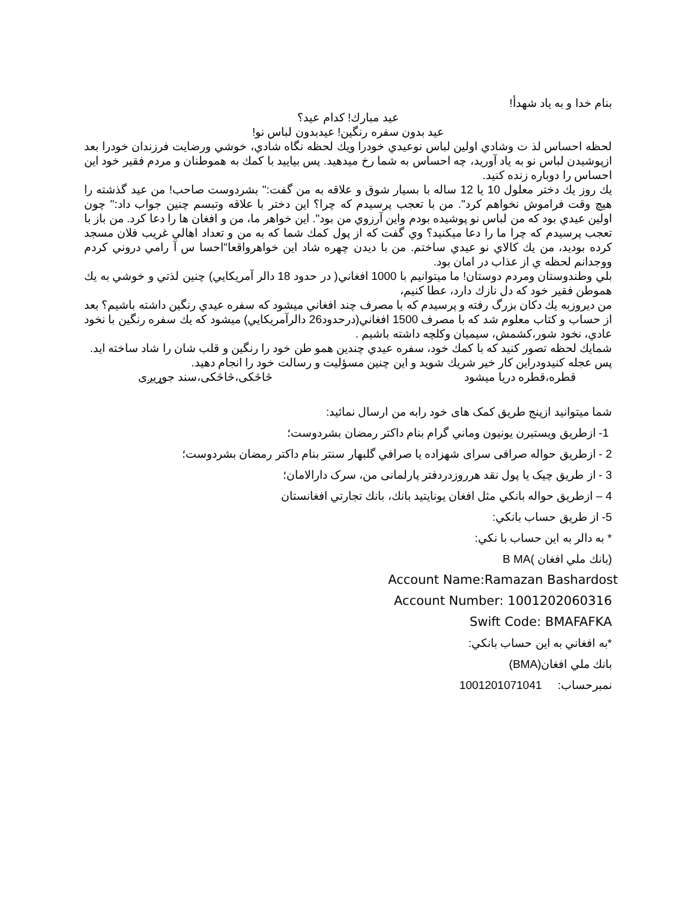بنام خدا و به ياد شهدأ!
عيد مبارك! كدام عيد؟
عيد بدون سفره رنگين! عيدبدون لباس نو!
لحظه احساس لذ ت وشادي اولين لباس نوعيدي خودرا ويك لحظه نگاه شادي، خوشي ورضايت فرزندان خودرا بعد ازپوشيدن لباس نو به ياد آوريد، چه احساس به شما رخ ميدهيد. پس بياييد با كمك به هموطنان و مردم فقير خود اين احساس را دوباره زنده كنيد.
يك روز يك دختر معلول 10 يا 12 ساله با بسيار شوق و علاقه به من گفت:" بشردوست صاحب! من عيد گذشته را هيچ وقت فراموش نخواهم كرد". من با تعجب پرسيدم كه چرا؟ اين دختر با علاقه وتبسم چنين جواب داد:" چون اولين عيدي بود كه من لباس نو پوشيده بودم واين آرزوي من بود". اين خواهر ما، من و افغان ها را دعا كرد. من باز با تعجب پرسيدم كه چرا ما را دعا ميكنيد؟ وي گفت كه از پول كمك شما كه به من و تعداد اهالي غريب فلان مسجد كرده بوديد، من يك كالاي نو عيدي ساختم. من با ديدن چهره شاد اين خواهرواقعا"احسا س آ رامي دروني كردم ووجدانم لحظه ي از عذاب در امان بود.
بلي وطندوستان ومردم دوستان! ما ميتوانيم با 1000 افغاني( در حدود 18 دالر آمريكايي) چنين لذتي و خوشي به يك هموطن فقير خود كه دل نازك دارد، عطا كنيم،
من ديروزبه يك دكان بزرگ رفته و پرسيدم كه با مصرف چند افغاني ميشود كه سفره عيدي رنگين داشته باشيم؟ بعد از حساب و كتاب معلوم شد كه با مصرف 1500 افغاني(درحدود26 دالرآمريكايي) ميشود كه يك سفره رنگين با نخود عادي، نخود شور،كشمش، سيميان وكلچه داشته باشيم .
شمايك لحظه تصور كنيد كه با كمك خود، سفره عيدي چندين همو طن خود را رنگين و قلب شان را شاد ساخته ايد.
پس عجله كنيدودراين كار خير شريك شويد و اين چنين مسؤليت و رسالت خود را انجام دهيد.
قطره،قطره دريا ميشود څاڅکی،څاڅکی،سند جوړيږی
شما ميتوانيد ازپنج طريق كمک های خود رابه من ارسال نمائيد:
1- ازطريق ويستيرن يونيون وماني گرام بنام داكتر رمضان بشردوست؛
2 - ازطريق حواله صرافی سرای شهزاده يا صرافي گلبهار سنتر بنام داكتر رمضان بشردوست؛
3 - از طريق چيک يا پول نقد هرروزدردفتر پارلمانی من، سرک دارالامان؛
4 – ازطريق حواله بانكي مثل افغان يونايتيد بانك، بانك تجارتي افغانستان
5- از طريق حساب بانكي:
* به دالر به اين حساب با نكي:
(بانك ملي افغان )B MA
Account Name:Ramazan Bashardost
Account Number: 1001202060316
Swift Code: BMAFAFKA
*به افغاني به اين حساب بانكي:
بانك ملي افغان(BMA)
نمبرحساب: 1001201071041